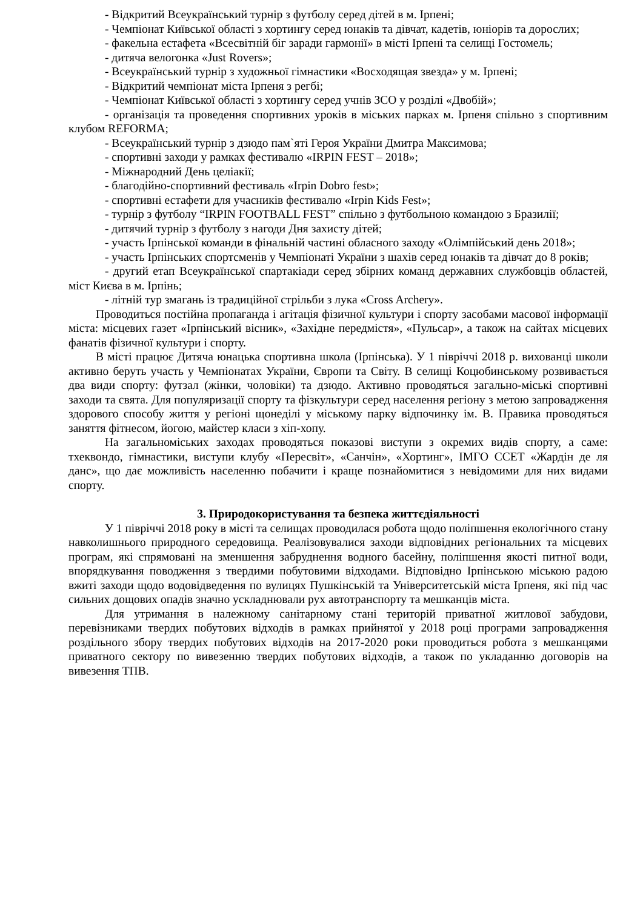- Відкритий Всеукраїнський турнір з футболу серед дітей в м. Ірпені;
- Чемпіонат Київської області з хортингу серед юнаків та дівчат, кадетів, юніорів та дорослих;
- факельна естафета «Всесвітній біг заради гармонії» в місті Ірпені та селищі Гостомель;
- дитяча велогонка «Just Rovers»;
- Всеукраїнський турнір з художньої гімнастики «Восходящая звезда» у м. Ірпені;
- Відкритий чемпіонат міста Ірпеня з регбі;
- Чемпіонат Київської області з хортингу серед учнів ЗСО у розділі «Двобій»;
- організація та проведення спортивних уроків в міських парках м. Ірпеня спільно з спортивним клубом REFORMA;
- Всеукраїнський турнір з дзюдо пам`яті Героя України Дмитра Максимова;
- спортивні заходи у рамках фестивалю «IRPIN FEST – 2018»;
- Міжнародний День целіакії;
- благодійно-спортивний фестиваль «Irpin Dobro fest»;
- спортивні естафети для учасників фестивалю «Irpin Kids Fest»;
- турнір з футболу “IRPIN FOOTBALL FEST” спільно з футбольною командою з Бразилії;
- дитячий турнір з футболу з нагоди Дня захисту дітей;
- участь Ірпінської команди в фінальній частині обласного заходу «Олімпійський день 2018»;
- участь Ірпінських спортсменів у Чемпіонаті України з шахів серед юнаків та дівчат до 8 років;
- другий етап Всеукраїнської спартакіади серед збірних команд державних службовців областей, міст Києва в м. Ірпінь;
- літній тур змагань із традиційної стрільби з лука «Cross Archery».
Проводиться постійна пропаганда і агітація фізичної культури і спорту засобами масової інформації міста: місцевих газет «Ірпінський вісник», «Західне передмістя», «Пульсар», а також на сайтах місцевих фанатів фізичної культури і спорту.
В місті працює Дитяча юнацька спортивна школа (Ірпінська). У 1 півріччі 2018 р. вихованці школи активно беруть участь у Чемпіонатах України, Європи та Світу. В селищі Коцюбинському розвивається два види спорту: футзал (жінки, чоловіки) та дзюдо. Активно проводяться загально-міські спортивні заходи та свята. Для популяризації спорту та фізкультури серед населення регіону з метою запровадження здорового способу життя у регіоні щонеділі у міському парку відпочинку ім. В. Правика проводяться заняття фітнесом, йогою, майстер класи з хіп-хопу.
На загальноміських заходах проводяться показові виступи з окремих видів спорту, а саме: тхеквондо, гімнастики, виступи клубу «Пересвіт», «Санчін», «Хортинг», ІМГО ССЕТ «Жардін де ля данс», що дає можливість населенню побачити і краще познайомитися з невідомими для них видами спорту.
3. Природокористування та безпека життєдіяльності
У 1 півріччі 2018 року в місті та селищах проводилася робота щодо поліпшення екологічного стану навколишнього природного середовища. Реалізовувалися заходи відповідних регіональних та місцевих програм, які спрямовані на зменшення забруднення водного басейну, поліпшення якості питної води, впорядкування поводження з твердими побутовими відходами. Відповідно Ірпінською міською радою вжиті заходи щодо водовідведення по вулицях Пушкінській та Університетській міста Ірпеня, які під час сильних дощових опадів значно ускладнювали рух автотранспорту та мешканців міста.
Для утримання в належному санітарному стані територій приватної житлової забудови, перевізниками твердих побутових відходів в рамках прийнятої у 2018 році програми запровадження роздільного збору твердих побутових відходів на 2017-2020 роки проводиться робота з мешканцями приватного сектору по вивезенню твердих побутових відходів, а також по укладанню договорів на вивезення ТПВ.